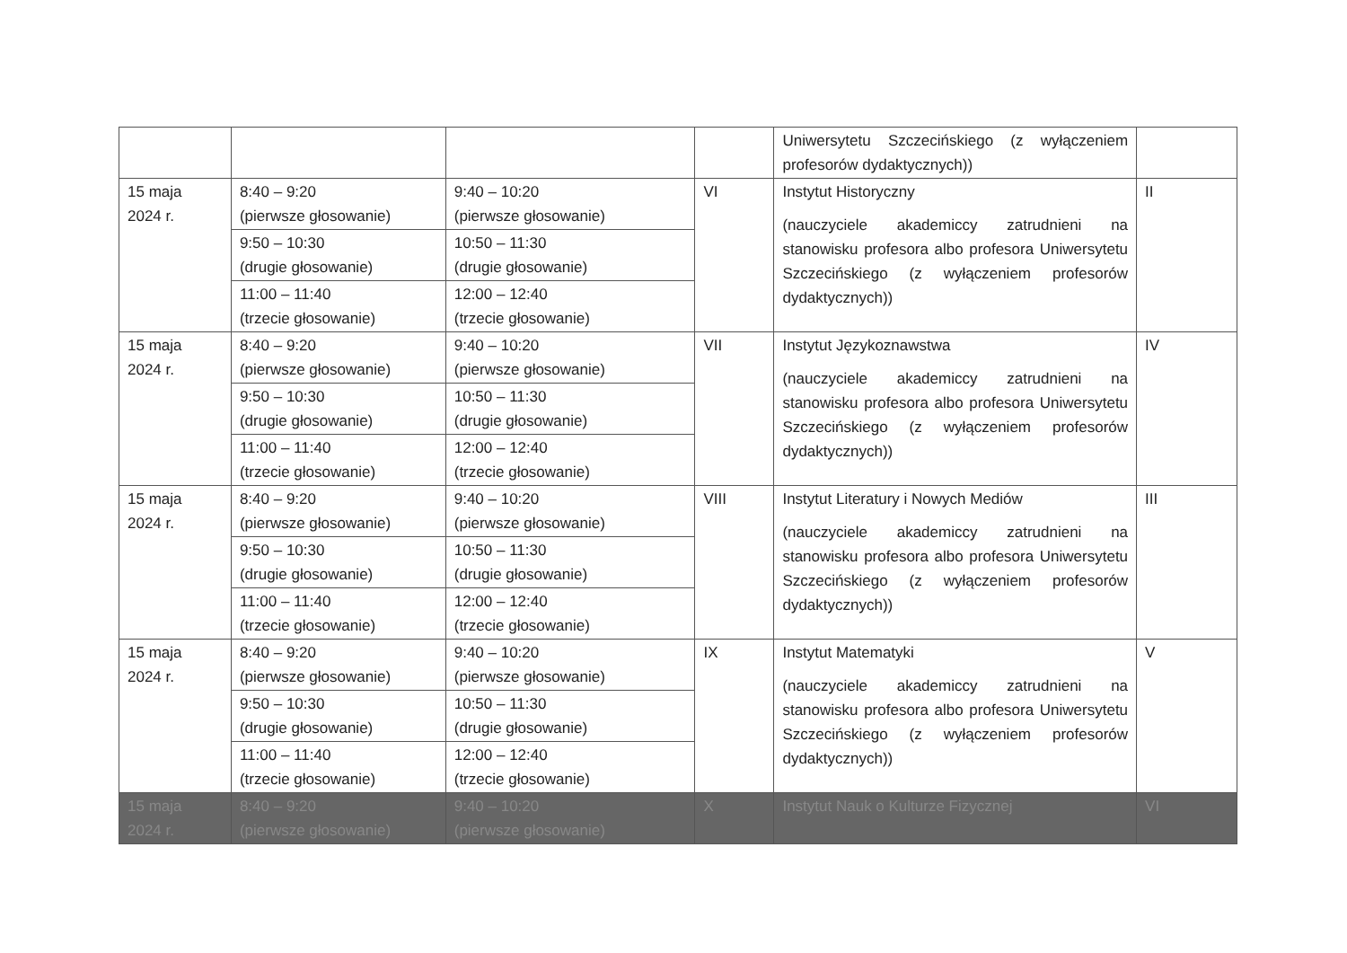| | | | | Uniwersytetu Szczecińskiego (z wyłączeniem profesorów dydaktycznych)) | |
| 15 maja 2024 r. | 8:40 – 9:20 (pierwsze głosowanie) | 9:40 – 10:20 (pierwsze głosowanie) | VI | Instytut Historyczny (nauczyciele akademiccy zatrudnieni na stanowisku profesora albo profesora Uniwersytetu Szczecińskiego (z wyłączeniem profesorów dydaktycznych)) | II |
| | 9:50 – 10:30 (drugie głosowanie) | 10:50 – 11:30 (drugie głosowanie) | | | |
| | 11:00 – 11:40 (trzecie głosowanie) | 12:00 – 12:40 (trzecie głosowanie) | | | |
| 15 maja 2024 r. | 8:40 – 9:20 (pierwsze głosowanie) | 9:40 – 10:20 (pierwsze głosowanie) | VII | Instytut Językoznawstwa (nauczyciele akademiccy zatrudnieni na stanowisku profesora albo profesora Uniwersytetu Szczecińskiego (z wyłączeniem profesorów dydaktycznych)) | IV |
| | 9:50 – 10:30 (drugie głosowanie) | 10:50 – 11:30 (drugie głosowanie) | | | |
| | 11:00 – 11:40 (trzecie głosowanie) | 12:00 – 12:40 (trzecie głosowanie) | | | |
| 15 maja 2024 r. | 8:40 – 9:20 (pierwsze głosowanie) | 9:40 – 10:20 (pierwsze głosowanie) | VIII | Instytut Literatury i Nowych Mediów (nauczyciele akademiccy zatrudnieni na stanowisku profesora albo profesora Uniwersytetu Szczecińskiego (z wyłączeniem profesorów dydaktycznych)) | III |
| | 9:50 – 10:30 (drugie głosowanie) | 10:50 – 11:30 (drugie głosowanie) | | | |
| | 11:00 – 11:40 (trzecie głosowanie) | 12:00 – 12:40 (trzecie głosowanie) | | | |
| 15 maja 2024 r. | 8:40 – 9:20 (pierwsze głosowanie) | 9:40 – 10:20 (pierwsze głosowanie) | IX | Instytut Matematyki (nauczyciele akademiccy zatrudnieni na stanowisku profesora albo profesora Uniwersytetu Szczecińskiego (z wyłączeniem profesorów dydaktycznych)) | V |
| | 9:50 – 10:30 (drugie głosowanie) | 10:50 – 11:30 (drugie głosowanie) | | | |
| | 11:00 – 11:40 (trzecie głosowanie) | 12:00 – 12:40 (trzecie głosowanie) | | | |
| 15 maja 2024 r. | 8:40 – 9:20 (pierwsze głosowanie) | 9:40 – 10:20 (pierwsze głosowanie) | X | Instytut Nauk o Kulturze Fizycznej | VI |